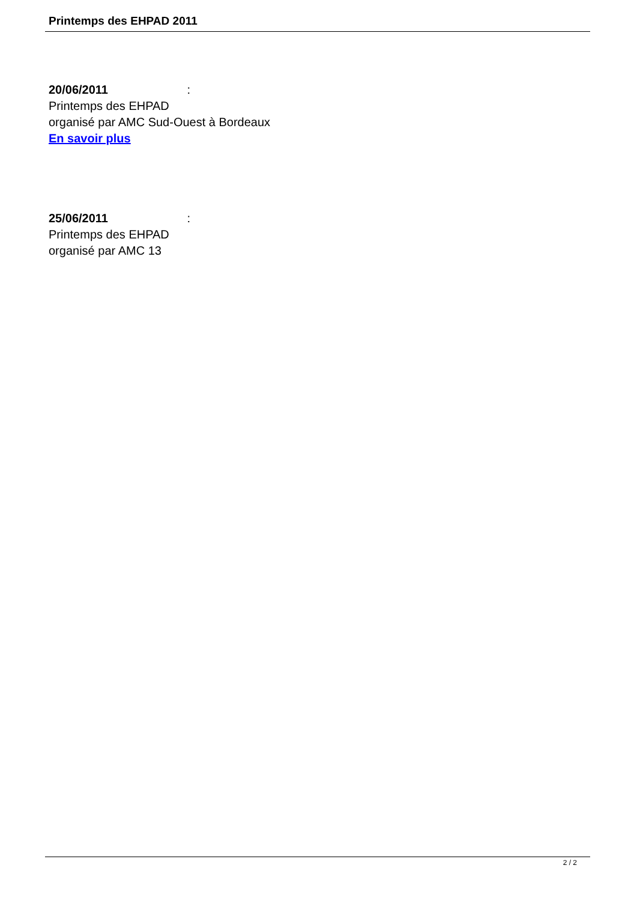Printemps des EHPAD 2011
20/06/2011 :
Printemps des EHPAD
organisé par AMC Sud-Ouest à Bordeaux
En savoir plus
25/06/2011 :
Printemps des EHPAD
organisé par AMC 13
2 / 2